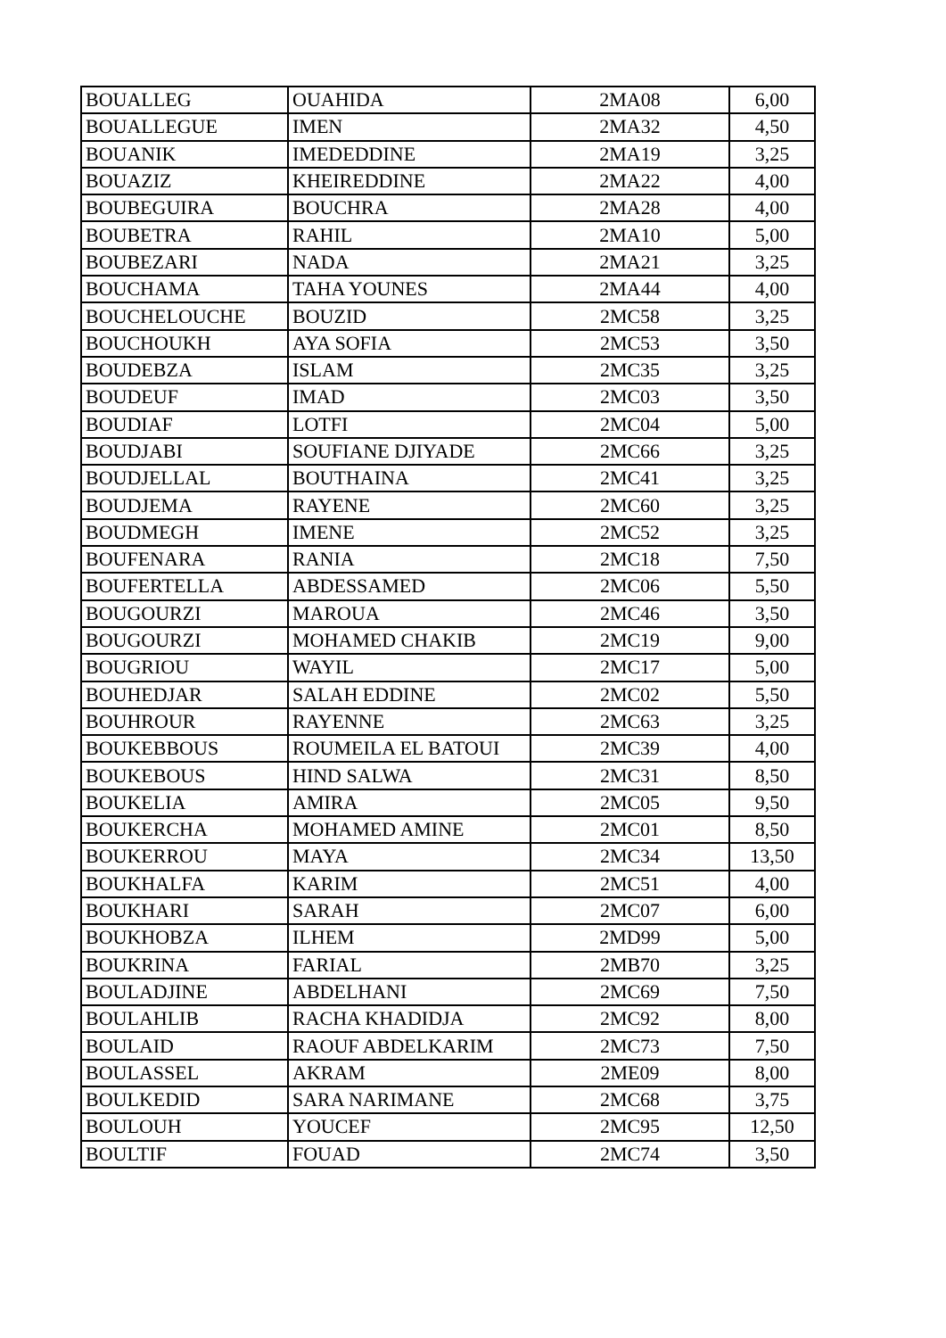| BOUALLEG | OUAHIDA | 2MA08 | 6,00 |
| BOUALLEGUE | IMEN | 2MA32 | 4,50 |
| BOUANIK | IMEDEDDINE | 2MA19 | 3,25 |
| BOUAZIZ | KHEIREDDINE | 2MA22 | 4,00 |
| BOUBEGUIRA | BOUCHRA | 2MA28 | 4,00 |
| BOUBETRA | RAHIL | 2MA10 | 5,00 |
| BOUBEZARI | NADA | 2MA21 | 3,25 |
| BOUCHAMA | TAHA YOUNES | 2MA44 | 4,00 |
| BOUCHELOUCHE | BOUZID | 2MC58 | 3,25 |
| BOUCHOUKH | AYA SOFIA | 2MC53 | 3,50 |
| BOUDEBZA | ISLAM | 2MC35 | 3,25 |
| BOUDEUF | IMAD | 2MC03 | 3,50 |
| BOUDIAF | LOTFI | 2MC04 | 5,00 |
| BOUDJABI | SOUFIANE DJIYADE | 2MC66 | 3,25 |
| BOUDJELLAL | BOUTHAINA | 2MC41 | 3,25 |
| BOUDJEMA | RAYENE | 2MC60 | 3,25 |
| BOUDMEGH | IMENE | 2MC52 | 3,25 |
| BOUFENARA | RANIA | 2MC18 | 7,50 |
| BOUFERTELLA | ABDESSAMED | 2MC06 | 5,50 |
| BOUGOURZI | MAROUA | 2MC46 | 3,50 |
| BOUGOURZI | MOHAMED CHAKIB | 2MC19 | 9,00 |
| BOUGRIOU | WAYIL | 2MC17 | 5,00 |
| BOUHEDJAR | SALAH EDDINE | 2MC02 | 5,50 |
| BOUHROUR | RAYENNE | 2MC63 | 3,25 |
| BOUKEBBOUS | ROUMEILA EL BATOUI | 2MC39 | 4,00 |
| BOUKEBOUS | HIND SALWA | 2MC31 | 8,50 |
| BOUKELIA | AMIRA | 2MC05 | 9,50 |
| BOUKERCHA | MOHAMED AMINE | 2MC01 | 8,50 |
| BOUKERROU | MAYA | 2MC34 | 13,50 |
| BOUKHALFA | KARIM | 2MC51 | 4,00 |
| BOUKHARI | SARAH | 2MC07 | 6,00 |
| BOUKHOBZA | ILHEM | 2MD99 | 5,00 |
| BOUKRINA | FARIAL | 2MB70 | 3,25 |
| BOULADJINE | ABDELHANI | 2MC69 | 7,50 |
| BOULAHLIB | RACHA KHADIDJA | 2MC92 | 8,00 |
| BOULAID | RAOUF ABDELKARIM | 2MC73 | 7,50 |
| BOULASSEL | AKRAM | 2ME09 | 8,00 |
| BOULKEDID | SARA NARIMANE | 2MC68 | 3,75 |
| BOULOUH | YOUCEF | 2MC95 | 12,50 |
| BOULTIF | FOUAD | 2MC74 | 3,50 |